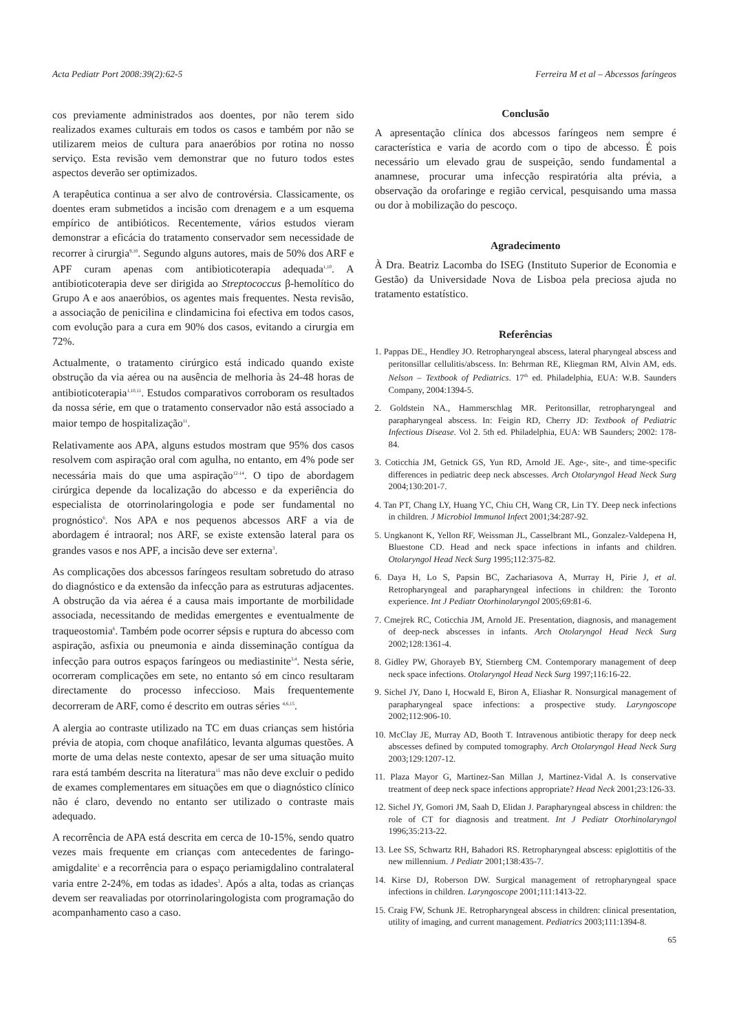Acta Pediatr Port 2008:39(2):62-5 Ferreira M et al – Abcessos faríngeos
cos previamente administrados aos doentes, por não terem sido realizados exames culturais em todos os casos e também por não se utilizarem meios de cultura para anaeróbios por rotina no nosso serviço. Esta revisão vem demonstrar que no futuro todos estes aspectos deverão ser optimizados.
A terapêutica continua a ser alvo de controvérsia. Classicamente, os doentes eram submetidos a incisão com drenagem e a um esquema empírico de antibióticos. Recentemente, vários estudos vieram demonstrar a eficácia do tratamento conservador sem necessidade de recorrer à cirurgia<sup>9,10</sup>. Segundo alguns autores, mais de 50% dos ARF e APF curam apenas com antibioticoterapia adequada<sup>1,10</sup>. A antibioticoterapia deve ser dirigida ao Streptococcus β-hemolítico do Grupo A e aos anaeróbios, os agentes mais frequentes. Nesta revisão, a associação de penicilina e clindamicina foi efectiva em todos casos, com evolução para a cura em 90% dos casos, evitando a cirurgia em 72%.
Actualmente, o tratamento cirúrgico está indicado quando existe obstrução da via aérea ou na ausência de melhoria às 24-48 horas de antibioticoterapia<sup>1,10,11</sup>. Estudos comparativos corroboram os resultados da nossa série, em que o tratamento conservador não está associado a maior tempo de hospitalização<sup>11</sup>.
Relativamente aos APA, alguns estudos mostram que 95% dos casos resolvem com aspiração oral com agulha, no entanto, em 4% pode ser necessária mais do que uma aspiração<sup>12-14</sup>. O tipo de abordagem cirúrgica depende da localização do abcesso e da experiência do especialista de otorrinolaringologia e pode ser fundamental no prognóstico<sup>6</sup>. Nos APA e nos pequenos abcessos ARF a via de abordagem é intraoral; nos ARF, se existe extensão lateral para os grandes vasos e nos APF, a incisão deve ser externa<sup>3</sup>.
As complicações dos abcessos faríngeos resultam sobretudo do atraso do diagnóstico e da extensão da infecção para as estruturas adjacentes. A obstrução da via aérea é a causa mais importante de morbilidade associada, necessitando de medidas emergentes e eventualmente de traqueostomia<sup>6</sup>. Também pode ocorrer sépsis e ruptura do abcesso com aspiração, asfixia ou pneumonia e ainda disseminação contígua da infecção para outros espaços faríngeos ou mediastinite<sup>3,4</sup>. Nesta série, ocorreram complicações em sete, no entanto só em cinco resultaram directamente do processo infeccioso. Mais frequentemente decorreram de ARF, como é descrito em outras séries <sup>4,6,15</sup>.
A alergia ao contraste utilizado na TC em duas crianças sem história prévia de atopia, com choque anafilático, levanta algumas questões. A morte de uma delas neste contexto, apesar de ser uma situação muito rara está também descrita na literatura<sup>15</sup> mas não deve excluir o pedido de exames complementares em situações em que o diagnóstico clínico não é claro, devendo no entanto ser utilizado o contraste mais adequado.
A recorrência de APA está descrita em cerca de 10-15%, sendo quatro vezes mais frequente em crianças com antecedentes de faringo-amigdalite<sup>1</sup> e a recorrência para o espaço periamigdalino contralateral varia entre 2-24%, em todas as idades<sup>3</sup>. Após a alta, todas as crianças devem ser reavaliadas por otorrinolaringologista com programação do acompanhamento caso a caso.
Conclusão
A apresentação clínica dos abcessos faríngeos nem sempre é característica e varia de acordo com o tipo de abcesso. É pois necessário um elevado grau de suspeição, sendo fundamental a anamnese, procurar uma infecção respiratória alta prévia, a observação da orofaringe e região cervical, pesquisando uma massa ou dor à mobilização do pescoço.
Agradecimento
À Dra. Beatriz Lacomba do ISEG (Instituto Superior de Economia e Gestão) da Universidade Nova de Lisboa pela preciosa ajuda no tratamento estatístico.
Referências
1. Pappas DE., Hendley JO. Retropharyngeal abscess, lateral pharyngeal abscess and peritonsillar cellulitis/abscess. In: Behrman RE, Kliegman RM, Alvin AM, eds. Nelson – Textbook of Pediatrics. 17<sup>th</sup> ed. Philadelphia, EUA: W.B. Saunders Company, 2004:1394-5.
2. Goldstein NA., Hammerschlag MR. Peritonsillar, retropharyngeal and parapharyngeal abscess. In: Feigin RD, Cherry JD: Textbook of Pediatric Infectious Disease. Vol 2. 5th ed. Philadelphia, EUA: WB Saunders; 2002: 178-84.
3. Coticchia JM, Getnick GS, Yun RD, Arnold JE. Age-, site-, and time-specific differences in pediatric deep neck abscesses. Arch Otolaryngol Head Neck Surg 2004;130:201-7.
4. Tan PT, Chang LY, Huang YC, Chiu CH, Wang CR, Lin TY. Deep neck infections in children. J Microbiol Immunol Infect 2001;34:287-92.
5. Ungkanont K, Yellon RF, Weissman JL, Casselbrant ML, Gonzalez-Valdepena H, Bluestone CD. Head and neck space infections in infants and children. Otolaryngol Head Neck Surg 1995;112:375-82.
6. Daya H, Lo S, Papsin BC, Zachariasova A, Murray H, Pirie J, et al. Retropharyngeal and parapharyngeal infections in children: the Toronto experience. Int J Pediatr Otorhinolaryngol 2005;69:81-6.
7. Cmejrek RC, Coticchia JM, Arnold JE. Presentation, diagnosis, and management of deep-neck abscesses in infants. Arch Otolaryngol Head Neck Surg 2002;128:1361-4.
8. Gidley PW, Ghorayeb BY, Stiernberg CM. Contemporary management of deep neck space infections. Otolaryngol Head Neck Surg 1997;116:16-22.
9. Sichel JY, Dano I, Hocwald E, Biron A, Eliashar R. Nonsurgical management of parapharyngeal space infections: a prospective study. Laryngoscope 2002;112:906-10.
10. McClay JE, Murray AD, Booth T. Intravenous antibiotic therapy for deep neck abscesses defined by computed tomography. Arch Otolaryngol Head Neck Surg 2003;129:1207-12.
11. Plaza Mayor G, Martinez-San Millan J, Martinez-Vidal A. Is conservative treatment of deep neck space infections appropriate? Head Neck 2001;23:126-33.
12. Sichel JY, Gomori JM, Saah D, Elidan J. Parapharyngeal abscess in children: the role of CT for diagnosis and treatment. Int J Pediatr Otorhinolaryngol 1996;35:213-22.
13. Lee SS, Schwartz RH, Bahadori RS. Retropharyngeal abscess: epiglottitis of the new millennium. J Pediatr 2001;138:435-7.
14. Kirse DJ, Roberson DW. Surgical management of retropharyngeal space infections in children. Laryngoscope 2001;111:1413-22.
15. Craig FW, Schunk JE. Retropharyngeal abscess in children: clinical presentation, utility of imaging, and current management. Pediatrics 2003;111:1394-8.
65